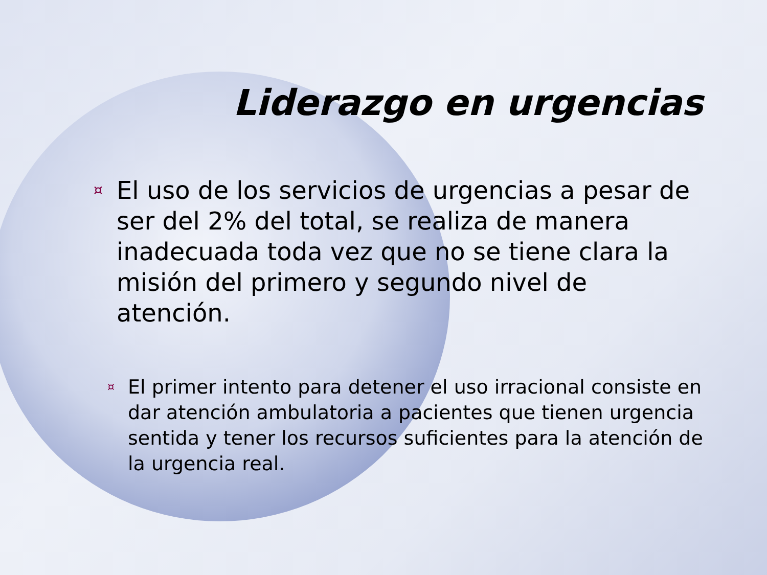Liderazgo en urgencias
¤ El uso de los servicios de urgencias a pesar de ser del 2% del total, se realiza de manera inadecuada toda vez que no se tiene clara la misión del primero y segundo nivel de atención.
¤ El primer intento para detener el uso irracional consiste en dar atención ambulatoria a pacientes que tienen urgencia sentida y tener los recursos suficientes para la atención de la urgencia real.